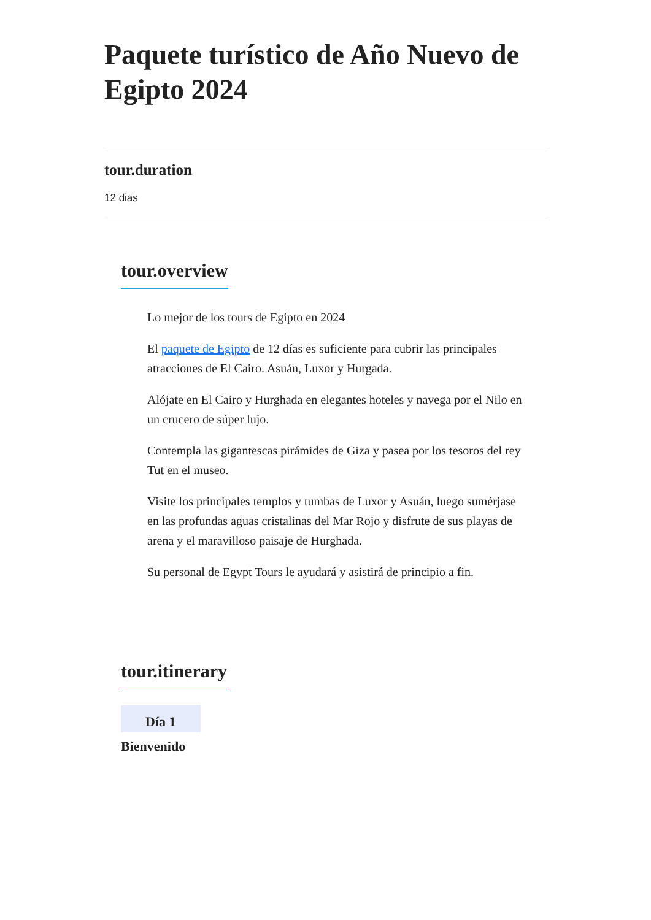Paquete turístico de Año Nuevo de Egipto 2024
tour.duration
12 dias
tour.overview
Lo mejor de los tours de Egipto en 2024
El paquete de Egipto de 12 días es suficiente para cubrir las principales atracciones de El Cairo. Asuán, Luxor y Hurgada.
Alójate en El Cairo y Hurghada en elegantes hoteles y navega por el Nilo en un crucero de súper lujo.
Contempla las gigantescas pirámides de Giza y pasea por los tesoros del rey Tut en el museo.
Visite los principales templos y tumbas de Luxor y Asuán, luego sumérjase en las profundas aguas cristalinas del Mar Rojo y disfrute de sus playas de arena y el maravilloso paisaje de Hurghada.
Su personal de Egypt Tours le ayudará y asistirá de principio a fin.
tour.itinerary
Día 1
Bienvenido